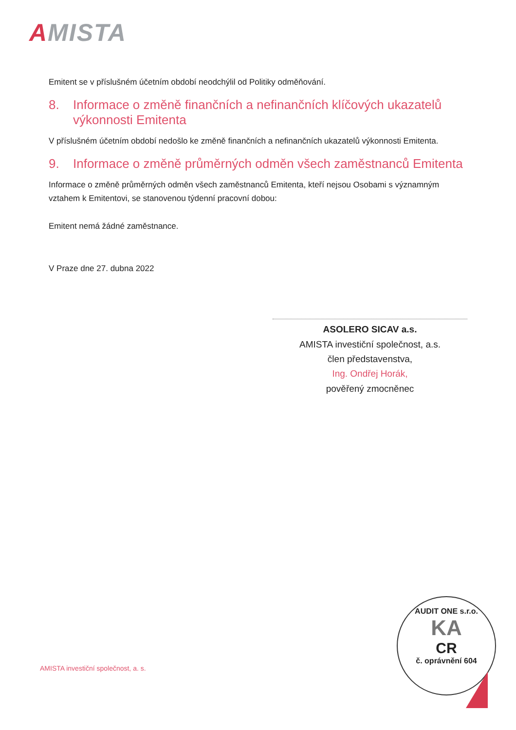AMISTA
Emitent se v příslušném účetním období neodchýlil od Politiky odměňování.
8. Informace o změně finančních a nefinančních klíčových ukazatelů výkonnosti Emitenta
V příslušném účetním období nedošlo ke změně finančních a nefinančních ukazatelů výkonnosti Emitenta.
9. Informace o změně průměrných odměn všech zaměstnanců Emitenta
Informace o změně průměrných odměn všech zaměstnanců Emitenta, kteří nejsou Osobami s významným vztahem k Emitentovi, se stanovenou týdenní pracovní dobou:
Emitent nemá žádné zaměstnance.
V Praze dne 27. dubna 2022
ASOLERO SICAV a.s.
AMISTA investiční společnost, a.s.
člen představenstva,
Ing. Ondřej Horák,
pověřený zmocněnec
AMISTA investiční společnost, a. s.
AUDIT ONE s.r.o.
KA
CR
č. oprávnění 604